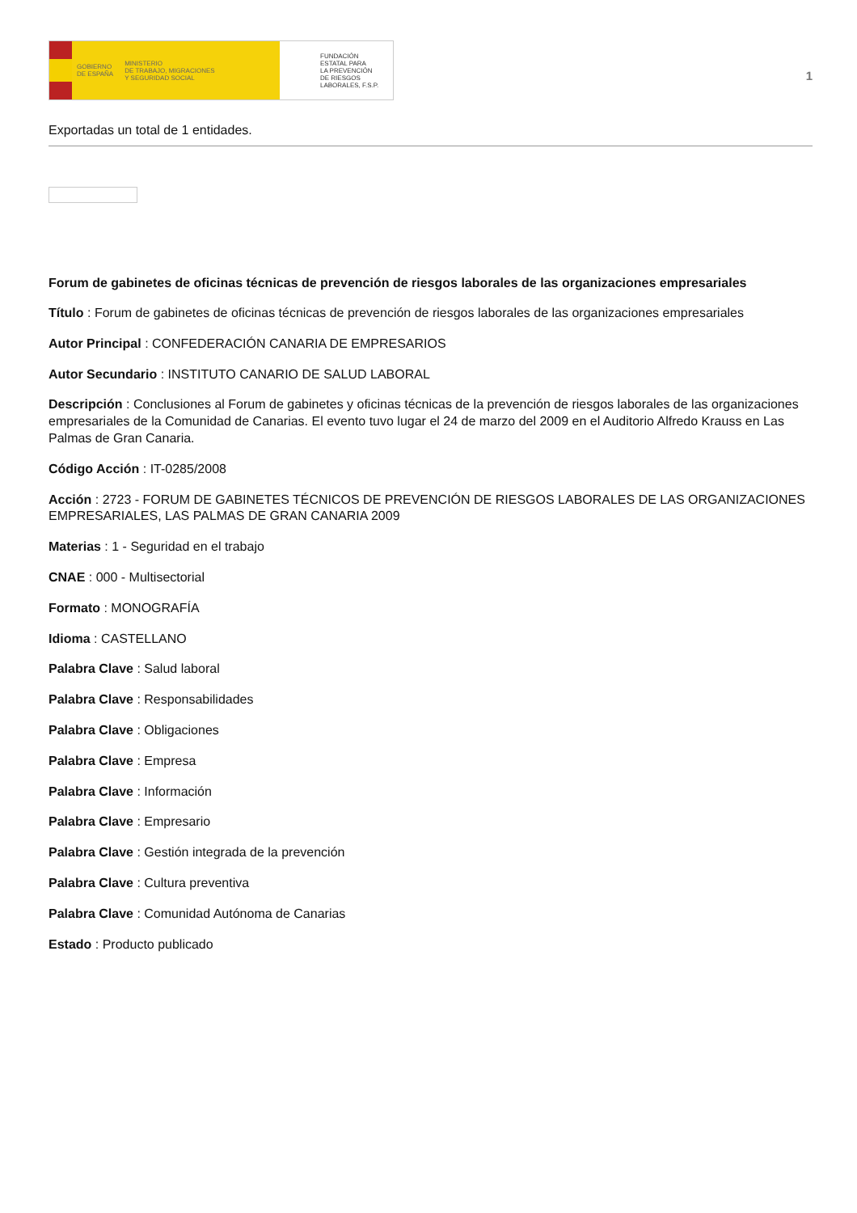GOBIERNO
DE ESPAÑA MINISTERIO
DE TRABAJO, MIGRACIONES
Y SEGURIDAD SOCIAL
FUNDACIÓN
ESTATAL PARA
LA PREVENCIÓN
DE RIESGOS
LABORALES, F.S.P.
1
Exportadas un total de 1 entidades.
Forum de gabinetes de oficinas técnicas de prevención de riesgos laborales de las organizaciones empresariales
Título : Forum de gabinetes de oficinas técnicas de prevención de riesgos laborales de las organizaciones empresariales
Autor Principal : CONFEDERACIÓN CANARIA DE EMPRESARIOS
Autor Secundario : INSTITUTO CANARIO DE SALUD LABORAL
Descripción : Conclusiones al Forum de gabinetes y oficinas técnicas de la prevención de riesgos laborales de las organizaciones empresariales de la Comunidad de Canarias. El evento tuvo lugar el 24 de marzo del 2009 en el Auditorio Alfredo Krauss en Las Palmas de Gran Canaria.
Código Acción : IT-0285/2008
Acción : 2723 - FORUM DE GABINETES TÉCNICOS DE PREVENCIÓN DE RIESGOS LABORALES DE LAS ORGANIZACIONES EMPRESARIALES, LAS PALMAS DE GRAN CANARIA 2009
Materias : 1 - Seguridad en el trabajo
CNAE : 000 - Multisectorial
Formato : MONOGRAFÍA
Idioma : CASTELLANO
Palabra Clave : Salud laboral
Palabra Clave : Responsabilidades
Palabra Clave : Obligaciones
Palabra Clave : Empresa
Palabra Clave : Información
Palabra Clave : Empresario
Palabra Clave : Gestión integrada de la prevención
Palabra Clave : Cultura preventiva
Palabra Clave : Comunidad Autónoma de Canarias
Estado : Producto publicado